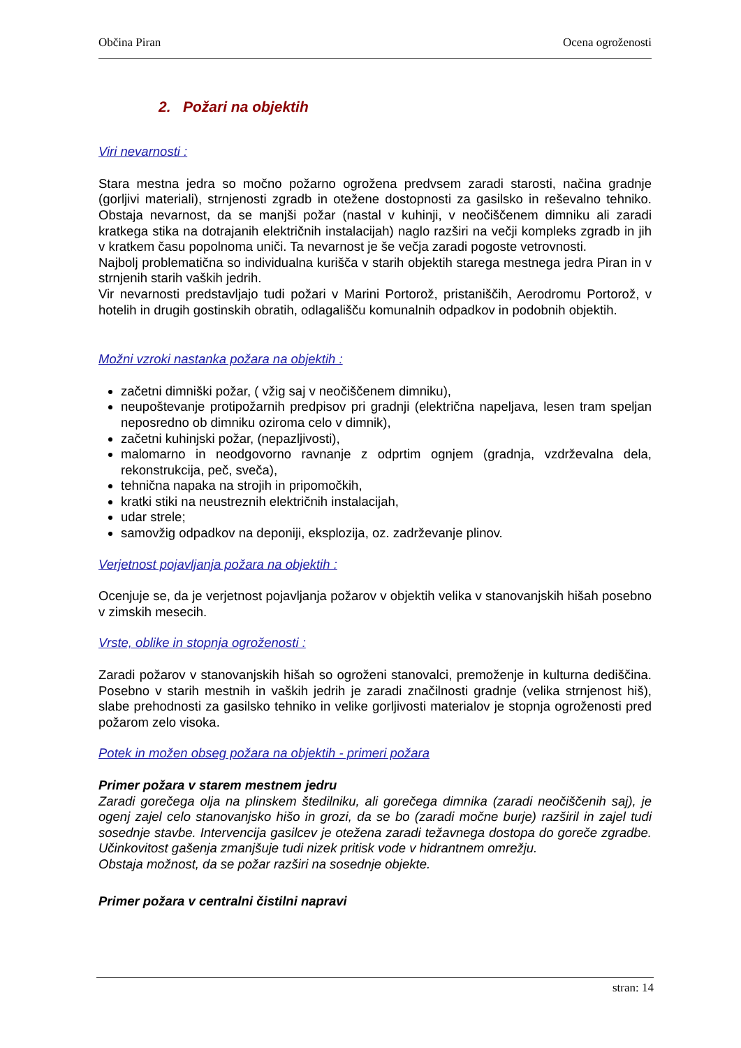Občina Piran Ocena ogroženosti
2. Požari na objektih
Viri nevarnosti :
Stara mestna jedra so močno požarno ogrožena predvsem zaradi starosti, načina gradnje (gorljivi materiali), strnjenosti zgradb in otežene dostopnosti za gasilsko in reševalno tehniko. Obstaja nevarnost, da se manjši požar (nastal v kuhinji, v neočiščenem dimniku ali zaradi kratkega stika na dotrajanih električnih instalacijah) naglo razširi na večji kompleks zgradb in jih v kratkem času popolnoma uniči. Ta nevarnost je še večja zaradi pogoste vetrovnosti.
Najbolj problematična so individualna kurišča v starih objektih starega mestnega jedra Piran in v strnjenih starih vaških jedrih.
Vir nevarnosti predstavljajo tudi požari v Marini Portorož, pristaniščih, Aerodromu Portorož, v hotelih in drugih gostinskih obratih, odlagališču komunalnih odpadkov in podobnih objektih.
Možni vzroki nastanka požara na objektih :
začetni dimniški požar, ( vžig saj v neočiščenem dimniku),
neupoštevanje protipožarnih predpisov pri gradnji (električna napeljava, lesen tram speljan neposredno ob dimniku oziroma celo v dimnik),
začetni kuhinjski požar, (nepazljivosti),
malomarno in neodgovorno ravnanje z odprtim ognjem (gradnja, vzdrževalna dela, rekonstrukcija, peč, sveča),
tehnična napaka na strojih in pripomočkih,
kratki stiki na neustreznih električnih instalacijah,
udar strele;
samovžig odpadkov na deponiji, eksplozija, oz. zadrževanje plinov.
Verjetnost pojavljanja požara na objektih :
Ocenjuje se, da je verjetnost pojavljanja požarov v objektih velika v stanovanjskih hišah posebno v zimskih mesecih.
Vrste, oblike in stopnja ogroženosti :
Zaradi požarov v stanovanjskih hišah so ogroženi stanovalci, premoženje in kulturna dediščina. Posebno v starih mestnih in vaških jedrih je zaradi značilnosti gradnje (velika strnjenost hiš), slabe prehodnosti za gasilsko tehniko in velike gorljivosti materialov je stopnja ogroženosti pred požarom zelo visoka.
Potek in možen obseg požara na objektih - primeri požara
Primer požara v starem mestnem jedru
Zaradi gorečega olja na plinskem štedilniku, ali gorečega dimnika (zaradi neočiščenih saj), je ogenj zajel celo stanovanjsko hišo in grozi, da se bo (zaradi močne burje) razširil in zajel tudi sosednje stavbe. Intervencija gasilcev je otežena zaradi težavnega dostopa do goreče zgradbe. Učinkovitost gašenja zmanjšuje tudi nizek pritisk vode v hidrantnem omrežju.
Obstaja možnost, da se požar razširi na sosednje objekte.
Primer požara v centralni čistilni napravi
stran: 14